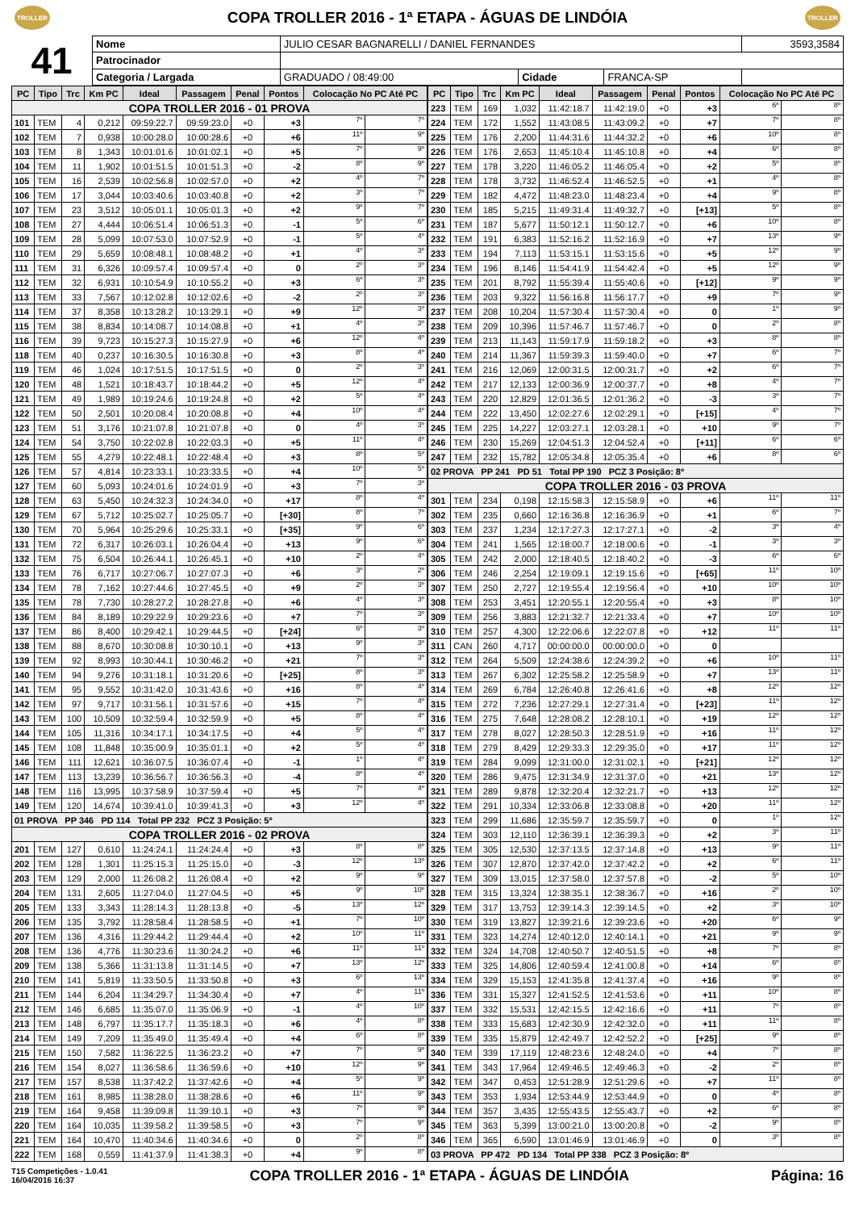TROLLER
COPA TROLLER 2016 - 1ª ETAPA - ÁGUAS DE LINDÓIA
TROLLER
41
| Nome | JULIO CESAR BAGNARELLI / DANIEL FERNANDES | | | | 3593,3584 |
| Patrocinador | | | | | |
| Categoria / Largada | GRADUADO / 08:49:00 | Cidade | FRANCA-SP | | |
| PC | Tipo | Trc | Km PC | Ideal | Passagem | Penal | Pontos | Colocação No PC Até PC | |
| --- | --- | --- | --- | --- | --- | --- | --- | --- | --- |
| COPA TROLLER 2016 - 01 PROVA | | | | | | | | | |
| 101 | TEM | 4 | 0,212 | 09:59:22.7 | 09:59:23.0 | +0 | +3 | 7º | 7º |
| 102 | TEM | 7 | 0,938 | 10:00:28.0 | 10:00:28.6 | +0 | +6 | 11º | 9º |
| 103 | TEM | 8 | 1,343 | 10:01:01.6 | 10:01:02.1 | +0 | +5 | 7º | 9º |
| 104 | TEM | 11 | 1,902 | 10:01:51.5 | 10:01:51.3 | +0 | -2 | 8º | 9º |
| 105 | TEM | 16 | 2,539 | 10:02:56.8 | 10:02:57.0 | +0 | +2 | 4º | 7º |
| 106 | TEM | 17 | 3,044 | 10:03:40.6 | 10:03:40.8 | +0 | +2 | 3º | 7º |
| 107 | TEM | 23 | 3,512 | 10:05:01.1 | 10:05:01.3 | +0 | +2 | 9º | 7º |
| 108 | TEM | 27 | 4,444 | 10:06:51.4 | 10:06:51.3 | +0 | -1 | 5º | 6º |
| 109 | TEM | 28 | 5,099 | 10:07:53.0 | 10:07:52.9 | +0 | -1 | 5º | 4º |
| 110 | TEM | 29 | 5,659 | 10:08:48.1 | 10:08:48.2 | +0 | +1 | 4º | 3º |
| 111 | TEM | 31 | 6,326 | 10:09:57.4 | 10:09:57.4 | +0 | 0 | 2º | 3º |
| 112 | TEM | 32 | 6,931 | 10:10:54.9 | 10:10:55.2 | +0 | +3 | 6º | 3º |
| 113 | TEM | 33 | 7,567 | 10:12:02.8 | 10:12:02.6 | +0 | -2 | 2º | 3º |
| 114 | TEM | 37 | 8,358 | 10:13:28.2 | 10:13:29.1 | +0 | +9 | 12º | 3º |
| 115 | TEM | 38 | 8,834 | 10:14:08.7 | 10:14:08.8 | +0 | +1 | 4º | 3º |
| 116 | TEM | 39 | 9,723 | 10:15:27.3 | 10:15:27.9 | +0 | +6 | 12º | 4º |
| 118 | TEM | 40 | 0,237 | 10:16:30.5 | 10:16:30.8 | +0 | +3 | 8º | 4º |
| 119 | TEM | 46 | 1,024 | 10:17:51.5 | 10:17:51.5 | +0 | 0 | 2º | 3º |
| 120 | TEM | 48 | 1,521 | 10:18:43.7 | 10:18:44.2 | +0 | +5 | 12º | 4º |
| 121 | TEM | 49 | 1,989 | 10:19:24.6 | 10:19:24.8 | +0 | +2 | 5º | 4º |
| 122 | TEM | 50 | 2,501 | 10:20:08.4 | 10:20:08.8 | +0 | +4 | 10º | 4º |
| 123 | TEM | 51 | 3,176 | 10:21:07.8 | 10:21:07.8 | +0 | 0 | 4º | 3º |
| 124 | TEM | 54 | 3,750 | 10:22:02.8 | 10:22:03.3 | +0 | +5 | 11º | 4º |
| 125 | TEM | 55 | 4,279 | 10:22:48.1 | 10:22:48.4 | +0 | +3 | 8º | 5º |
| 126 | TEM | 57 | 4,814 | 10:23:33.1 | 10:23:33.5 | +0 | +4 | 10º | 5º |
| 127 | TEM | 60 | 5,093 | 10:24:01.6 | 10:24:01.9 | +0 | +3 | 7º | 3º |
| 128 | TEM | 63 | 5,450 | 10:24:32.3 | 10:24:34.0 | +0 | +17 | 8º | 4º |
| 129 | TEM | 67 | 5,712 | 10:25:02.7 | 10:25:05.7 | +0 | [+30] | 8º | 7º |
| 130 | TEM | 70 | 5,964 | 10:25:29.6 | 10:25:33.1 | +0 | [+35] | 9º | 6º |
| 131 | TEM | 72 | 6,317 | 10:26:03.1 | 10:26:04.4 | +0 | +13 | 9º | 6º |
| 132 | TEM | 75 | 6,504 | 10:26:44.1 | 10:26:45.1 | +0 | +10 | 2º | 4º |
| 133 | TEM | 76 | 6,717 | 10:27:06.7 | 10:27:07.3 | +0 | +6 | 3º | 2º |
| 134 | TEM | 78 | 7,162 | 10:27:44.6 | 10:27:45.5 | +0 | +9 | 2º | 3º |
| 135 | TEM | 78 | 7,730 | 10:28:27.2 | 10:28:27.8 | +0 | +6 | 4º | 3º |
| 136 | TEM | 84 | 8,189 | 10:29:22.9 | 10:29:23.6 | +0 | +7 | 7º | 3º |
| 137 | TEM | 86 | 8,400 | 10:29:42.1 | 10:29:44.5 | +0 | [+24] | 6º | 3º |
| 138 | TEM | 88 | 8,670 | 10:30:08.8 | 10:30:10.1 | +0 | +13 | 9º | 3º |
| 139 | TEM | 92 | 8,993 | 10:30:44.1 | 10:30:46.2 | +0 | +21 | 7º | 3º |
| 140 | TEM | 94 | 9,276 | 10:31:18.1 | 10:31:20.6 | +0 | [+25] | 8º | 3º |
| 141 | TEM | 95 | 9,552 | 10:31:42.0 | 10:31:43.6 | +0 | +16 | 8º | 4º |
| 142 | TEM | 97 | 9,717 | 10:31:56.1 | 10:31:57.6 | +0 | +15 | 7º | 4º |
| 143 | TEM | 100 | 10,509 | 10:32:59.4 | 10:32:59.9 | +0 | +5 | 8º | 4º |
| 144 | TEM | 105 | 11,316 | 10:34:17.1 | 10:34:17.5 | +0 | +4 | 5º | 4º |
| 145 | TEM | 108 | 11,848 | 10:35:00.9 | 10:35:01.1 | +0 | +2 | 5º | 4º |
| 146 | TEM | 111 | 12,621 | 10:36:07.5 | 10:36:07.4 | +0 | -1 | 1º | 4º |
| 147 | TEM | 113 | 13,239 | 10:36:56.7 | 10:36:56.3 | +0 | -4 | 8º | 4º |
| 148 | TEM | 116 | 13,995 | 10:37:58.9 | 10:37:59.4 | +0 | +5 | 7º | 4º |
| 149 | TEM | 120 | 14,674 | 10:39:41.0 | 10:39:41.3 | +0 | +3 | 12º | 4º |
| 01 PROVA PP 346 PD 114 Total PP 232 PCZ 3 Posição: 5º | | | | | | | | | |
| COPA TROLLER 2016 - 02 PROVA | | | | | | | | | |
| 201 | TEM | 127 | 0,610 | 11:24:24.1 | 11:24:24.4 | +0 | +3 | 8º | 8º |
| 202 | TEM | 128 | 1,301 | 11:25:15.3 | 11:25:15.0 | +0 | -3 | 12º | 13º |
| 203 | TEM | 129 | 2,000 | 11:26:08.2 | 11:26:08.4 | +0 | +2 | 9º | 9º |
| 204 | TEM | 131 | 2,605 | 11:27:04.0 | 11:27:04.5 | +0 | +5 | 9º | 10º |
| 205 | TEM | 133 | 3,343 | 11:28:14.3 | 11:28:13.8 | +0 | -5 | 13º | 12º |
| 206 | TEM | 135 | 3,792 | 11:28:58.4 | 11:28:58.5 | +0 | +1 | 7º | 10º |
| 207 | TEM | 136 | 4,316 | 11:29:44.2 | 11:29:44.4 | +0 | +2 | 10º | 11º |
| 208 | TEM | 136 | 4,776 | 11:30:23.6 | 11:30:24.2 | +0 | +6 | 11º | 11º |
| 209 | TEM | 138 | 5,366 | 11:31:13.8 | 11:31:14.5 | +0 | +7 | 13º | 12º |
| 210 | TEM | 141 | 5,819 | 11:33:50.5 | 11:33:50.8 | +0 | +3 | 6º | 13º |
| 211 | TEM | 144 | 6,204 | 11:34:29.7 | 11:34:30.4 | +0 | +7 | 4º | 11º |
| 212 | TEM | 146 | 6,685 | 11:35:07.0 | 11:35:06.9 | +0 | -1 | 4º | 10º |
| 213 | TEM | 148 | 6,797 | 11:35:17.7 | 11:35:18.3 | +0 | +6 | 4º | 8º |
| 214 | TEM | 149 | 7,209 | 11:35:49.0 | 11:35:49.4 | +0 | +4 | 6º | 8º |
| 215 | TEM | 150 | 7,582 | 11:36:22.5 | 11:36:23.2 | +0 | +7 | 7º | 9º |
| 216 | TEM | 154 | 8,027 | 11:36:58.6 | 11:36:59.6 | +0 | +10 | 12º | 9º |
| 217 | TEM | 157 | 8,538 | 11:37:42.2 | 11:37:42.6 | +0 | +4 | 5º | 9º |
| 218 | TEM | 161 | 8,985 | 11:38:28.0 | 11:38:28.6 | +0 | +6 | 11º | 9º |
| 219 | TEM | 164 | 9,458 | 11:39:09.8 | 11:39:10.1 | +0 | +3 | 7º | 9º |
| 220 | TEM | 164 | 10,035 | 11:39:58.2 | 11:39:58.5 | +0 | +3 | 7º | 9º |
| 221 | TEM | 164 | 10,470 | 11:40:34.6 | 11:40:34.6 | +0 | 0 | 2º | 8º |
| 222 | TEM | 168 | 0,559 | 11:41:37.9 | 11:41:38.3 | +0 | +4 | 9º | 8º |
| PC | Tipo | Trc | Km PC | Ideal | Passagem | Penal | Pontos | Colocação No PC Até PC | |
| --- | --- | --- | --- | --- | --- | --- | --- | --- | --- |
| 223 | TEM | 169 | 1,032 | 11:42:18.7 | 11:42:19.0 | +0 | +3 | 6º | 8º |
| 224 | TEM | 172 | 1,552 | 11:43:08.5 | 11:43:09.2 | +0 | +7 | 7º | 8º |
| 225 | TEM | 176 | 2,200 | 11:44:31.6 | 11:44:32.2 | +0 | +6 | 10º | 8º |
| 226 | TEM | 176 | 2,653 | 11:45:10.4 | 11:45:10.8 | +0 | +4 | 6º | 8º |
| 227 | TEM | 178 | 3,220 | 11:46:05.2 | 11:46:05.4 | +0 | +2 | 5º | 8º |
| 228 | TEM | 178 | 3,732 | 11:46:52.4 | 11:46:52.5 | +0 | +1 | 4º | 8º |
| 229 | TEM | 182 | 4,472 | 11:48:23.0 | 11:48:23.4 | +0 | +4 | 9º | 8º |
| 230 | TEM | 185 | 5,215 | 11:49:31.4 | 11:49:32.7 | +0 | [+13] | 5º | 8º |
| 231 | TEM | 187 | 5,677 | 11:50:12.1 | 11:50:12.7 | +0 | +6 | 10º | 8º |
| 232 | TEM | 191 | 6,383 | 11:52:16.2 | 11:52:16.9 | +0 | +7 | 13º | 9º |
| 233 | TEM | 194 | 7,113 | 11:53:15.1 | 11:53:15.6 | +0 | +5 | 12º | 9º |
| 234 | TEM | 196 | 8,146 | 11:54:41.9 | 11:54:42.4 | +0 | +5 | 12º | 9º |
| 235 | TEM | 201 | 8,792 | 11:55:39.4 | 11:55:40.6 | +0 | [+12] | 9º | 9º |
| 236 | TEM | 203 | 9,322 | 11:56:16.8 | 11:56:17.7 | +0 | +9 | 7º | 9º |
| 237 | TEM | 208 | 10,204 | 11:57:30.4 | 11:57:30.4 | +0 | 0 | 1º | 9º |
| 238 | TEM | 209 | 10,396 | 11:57:46.7 | 11:57:46.7 | +0 | 0 | 2º | 8º |
| 239 | TEM | 213 | 11,143 | 11:59:17.9 | 11:59:18.2 | +0 | +3 | 8º | 8º |
| 240 | TEM | 214 | 11,367 | 11:59:39.3 | 11:59:40.0 | +0 | +7 | 6º | 7º |
| 241 | TEM | 216 | 12,069 | 12:00:31.5 | 12:00:31.7 | +0 | +2 | 6º | 7º |
| 242 | TEM | 217 | 12,133 | 12:00:36.9 | 12:00:37.7 | +0 | +8 | 4º | 7º |
| 243 | TEM | 220 | 12,829 | 12:01:36.5 | 12:01:36.2 | +0 | -3 | 3º | 7º |
| 244 | TEM | 222 | 13,450 | 12:02:27.6 | 12:02:29.1 | +0 | [+15] | 4º | 7º |
| 245 | TEM | 225 | 14,227 | 12:03:27.1 | 12:03:28.1 | +0 | +10 | 9º | 7º |
| 246 | TEM | 230 | 15,269 | 12:04:51.3 | 12:04:52.4 | +0 | [+11] | 6º | 6º |
| 247 | TEM | 232 | 15,782 | 12:05:34.8 | 12:05:35.4 | +0 | +6 | 8º | 6º |
| 02 PROVA PP 241 PD 51 Total PP 190 PCZ 3 Posição: 8º | | | | | | | | | |
| COPA TROLLER 2016 - 03 PROVA | | | | | | | | | |
| 301 | TEM | 234 | 0,198 | 12:15:58.3 | 12:15:58.9 | +0 | +6 | 11º | 11º |
| 302 | TEM | 235 | 0,660 | 12:16:36.8 | 12:16:36.9 | +0 | +1 | 6º | 7º |
| 303 | TEM | 237 | 1,234 | 12:17:27.3 | 12:17:27.1 | +0 | -2 | 3º | 4º |
| 304 | TEM | 241 | 1,565 | 12:18:00.7 | 12:18:00.6 | +0 | -1 | 3º | 3º |
| 305 | TEM | 242 | 2,000 | 12:18:40.5 | 12:18:40.2 | +0 | -3 | 6º | 6º |
| 306 | TEM | 246 | 2,254 | 12:19:09.1 | 12:19:15.6 | +0 | [+65] | 11º | 10º |
| 307 | TEM | 250 | 2,727 | 12:19:55.4 | 12:19:56.4 | +0 | +10 | 10º | 10º |
| 308 | TEM | 253 | 3,451 | 12:20:55.1 | 12:20:55.4 | +0 | +3 | 8º | 10º |
| 309 | TEM | 256 | 3,883 | 12:21:32.7 | 12:21:33.4 | +0 | +7 | 10º | 10º |
| 310 | TEM | 257 | 4,300 | 12:22:06.6 | 12:22:07.8 | +0 | +12 | 11º | 11º |
| 311 | CAN | 260 | 4,717 | 00:00:00.0 | 00:00:00.0 | +0 | 0 | | |
| 312 | TEM | 264 | 5,509 | 12:24:38.6 | 12:24:39.2 | +0 | +6 | 10º | 11º |
| 313 | TEM | 267 | 6,302 | 12:25:58.2 | 12:25:58.9 | +0 | +7 | 13º | 11º |
| 314 | TEM | 269 | 6,784 | 12:26:40.8 | 12:26:41.6 | +0 | +8 | 12º | 12º |
| 315 | TEM | 272 | 7,236 | 12:27:29.1 | 12:27:31.4 | +0 | [+23] | 11º | 12º |
| 316 | TEM | 275 | 7,648 | 12:28:08.2 | 12:28:10.1 | +0 | +19 | 12º | 12º |
| 317 | TEM | 278 | 8,027 | 12:28:50.3 | 12:28:51.9 | +0 | +16 | 11º | 12º |
| 318 | TEM | 279 | 8,429 | 12:29:33.3 | 12:29:35.0 | +0 | +17 | 11º | 12º |
| 319 | TEM | 284 | 9,099 | 12:31:00.0 | 12:31:02.1 | +0 | [+21] | 12º | 12º |
| 320 | TEM | 286 | 9,475 | 12:31:34.9 | 12:31:37.0 | +0 | +21 | 13º | 12º |
| 321 | TEM | 289 | 9,878 | 12:32:20.4 | 12:32:21.7 | +0 | +13 | 12º | 12º |
| 322 | TEM | 291 | 10,334 | 12:33:06.8 | 12:33:08.8 | +0 | +20 | 11º | 12º |
| 323 | TEM | 299 | 11,686 | 12:35:59.7 | 12:35:59.7 | +0 | 0 | 1º | 12º |
| 324 | TEM | 303 | 12,110 | 12:36:39.1 | 12:36:39.3 | +0 | +2 | 3º | 11º |
| 325 | TEM | 305 | 12,530 | 12:37:13.5 | 12:37:14.8 | +0 | +13 | 9º | 11º |
| 326 | TEM | 307 | 12,870 | 12:37:42.0 | 12:37:42.2 | +0 | +2 | 6º | 11º |
| 327 | TEM | 309 | 13,015 | 12:37:58.0 | 12:37:57.8 | +0 | -2 | 5º | 10º |
| 328 | TEM | 315 | 13,324 | 12:38:35.1 | 12:38:36.7 | +0 | +16 | 2º | 10º |
| 329 | TEM | 317 | 13,753 | 12:39:14.3 | 12:39:14.5 | +0 | +2 | 3º | 10º |
| 330 | TEM | 319 | 13,827 | 12:39:21.6 | 12:39:23.6 | +0 | +20 | 6º | 9º |
| 331 | TEM | 323 | 14,274 | 12:40:12.0 | 12:40:14.1 | +0 | +21 | 9º | 9º |
| 332 | TEM | 324 | 14,708 | 12:40:50.7 | 12:40:51.5 | +0 | +8 | 7º | 8º |
| 333 | TEM | 325 | 14,806 | 12:40:59.4 | 12:41:00.8 | +0 | +14 | 6º | 8º |
| 334 | TEM | 329 | 15,153 | 12:41:35.8 | 12:41:37.4 | +0 | +16 | 9º | 8º |
| 336 | TEM | 331 | 15,327 | 12:41:52.5 | 12:41:53.6 | +0 | +11 | 10º | 8º |
| 337 | TEM | 332 | 15,531 | 12:42:15.5 | 12:42:16.6 | +0 | +11 | 7º | 8º |
| 338 | TEM | 333 | 15,683 | 12:42:30.9 | 12:42:32.0 | +0 | +11 | 11º | 8º |
| 339 | TEM | 335 | 15,879 | 12:42:49.7 | 12:42:52.2 | +0 | [+25] | 9º | 8º |
| 340 | TEM | 339 | 17,119 | 12:48:23.6 | 12:48:24.0 | +0 | +4 | 7º | 8º |
| 341 | TEM | 343 | 17,964 | 12:49:46.5 | 12:49:46.3 | +0 | -2 | 2º | 8º |
| 342 | TEM | 347 | 0,453 | 12:51:28.9 | 12:51:29.6 | +0 | +7 | 11º | 8º |
| 343 | TEM | 353 | 1,934 | 12:53:44.9 | 12:53:44.9 | +0 | 0 | 4º | 8º |
| 344 | TEM | 357 | 3,435 | 12:55:43.5 | 12:55:43.7 | +0 | +2 | 6º | 8º |
| 345 | TEM | 363 | 5,399 | 13:00:21.0 | 13:00:20.8 | +0 | -2 | 9º | 8º |
| 346 | TEM | 365 | 6,590 | 13:01:46.9 | 13:01:46.9 | +0 | 0 | 3º | 8º |
| 03 PROVA PP 472 PD 134 Total PP 338 PCZ 3 Posição: 8º | | | | | | | | | |
T15 Competições - 1.0.41
16/04/2016 16:37
COPA TROLLER 2016 - 1ª ETAPA - ÁGUAS DE LINDÓIA
Página: 16